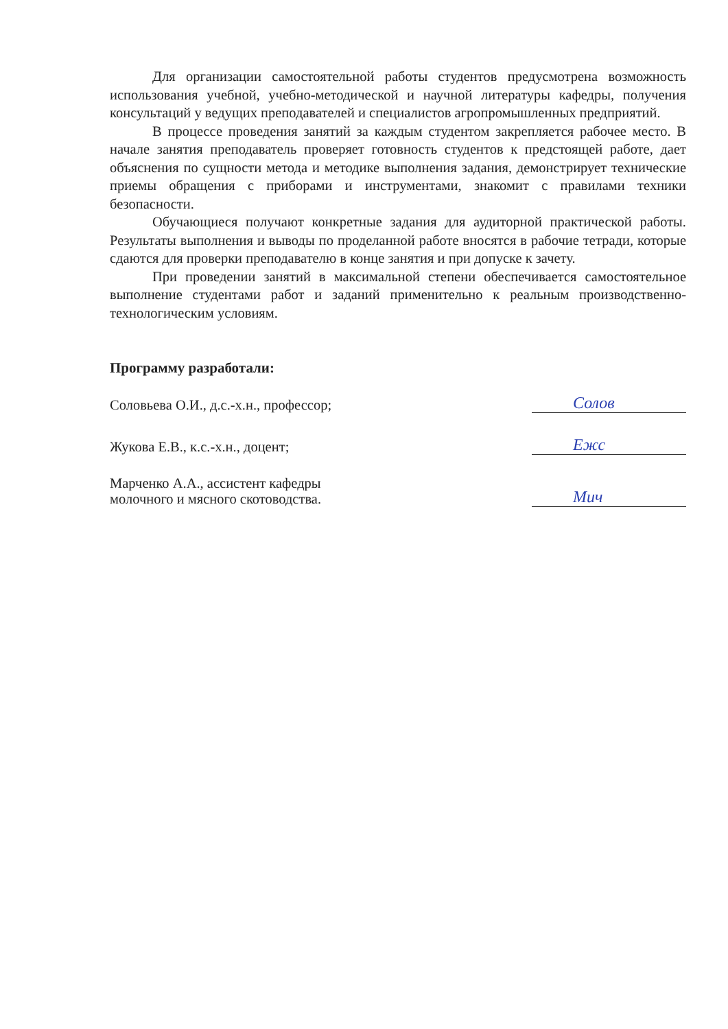Для организации самостоятельной работы студентов предусмотрена возможность использования учебной, учебно-методической и научной литературы кафедры, получения консультаций у ведущих преподавателей и специалистов агропромышленных предприятий.
В процессе проведения занятий за каждым студентом закрепляется рабочее место. В начале занятия преподаватель проверяет готовность студентов к предстоящей работе, дает объяснения по сущности метода и методике выполнения задания, демонстрирует технические приемы обращения с приборами и инструментами, знакомит с правилами техники безопасности.
Обучающиеся получают конкретные задания для аудиторной практической работы. Результаты выполнения и выводы по проделанной работе вносятся в рабочие тетради, которые сдаются для проверки преподавателю в конце занятия и при допуске к зачету.
При проведении занятий в максимальной степени обеспечивается самостоятельное выполнение студентами работ и заданий применительно к реальным производственно-технологическим условиям.
Программу разработали:
Соловьева О.И., д.с.-х.н., профессор;
Солов
Жукова Е.В., к.с.-х.н., доцент;
Ежс
Марченко А.А., ассистент кафедры
молочного и мясного скотоводства.
Мич